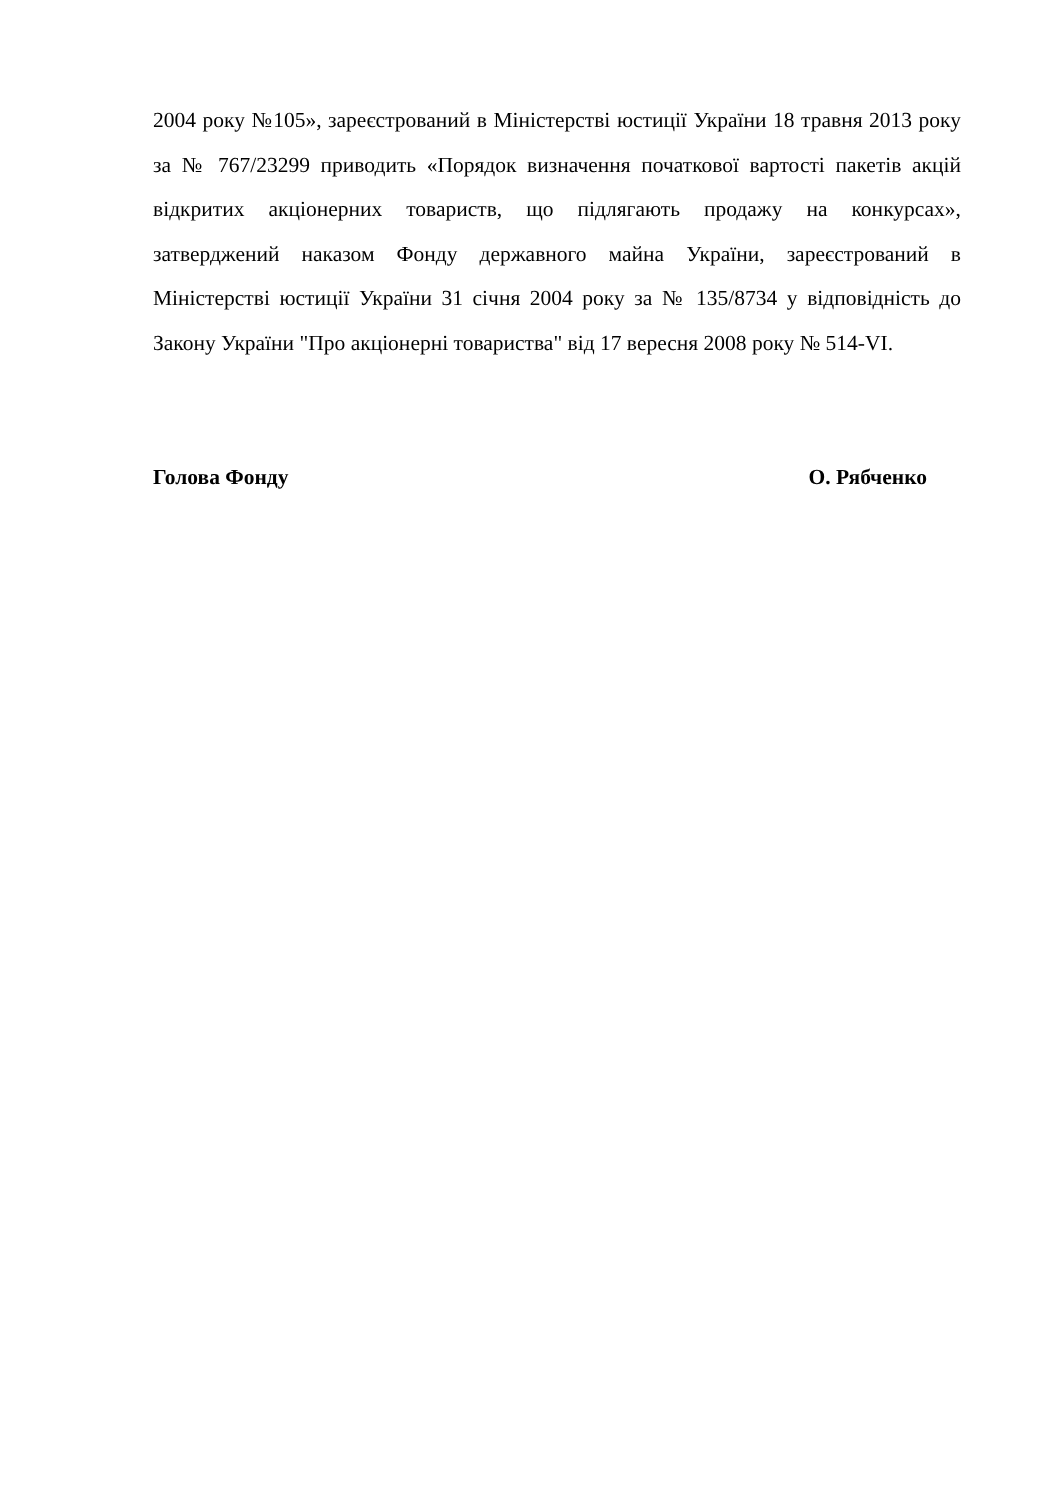2004 року №105», зареєстрований в Міністерстві юстиції України 18 травня 2013 року за № 767/23299 приводить «Порядок визначення початкової вартості пакетів акцій відкритих акціонерних товариств, що підлягають продажу на конкурсах», затверджений наказом Фонду державного майна України, зареєстрований в Міністерстві юстиції України 31 січня 2004 року за № 135/8734 у відповідність до Закону України "Про акціонерні товариства" від 17 вересня 2008 року № 514-VI.
Голова Фонду О. Рябченко